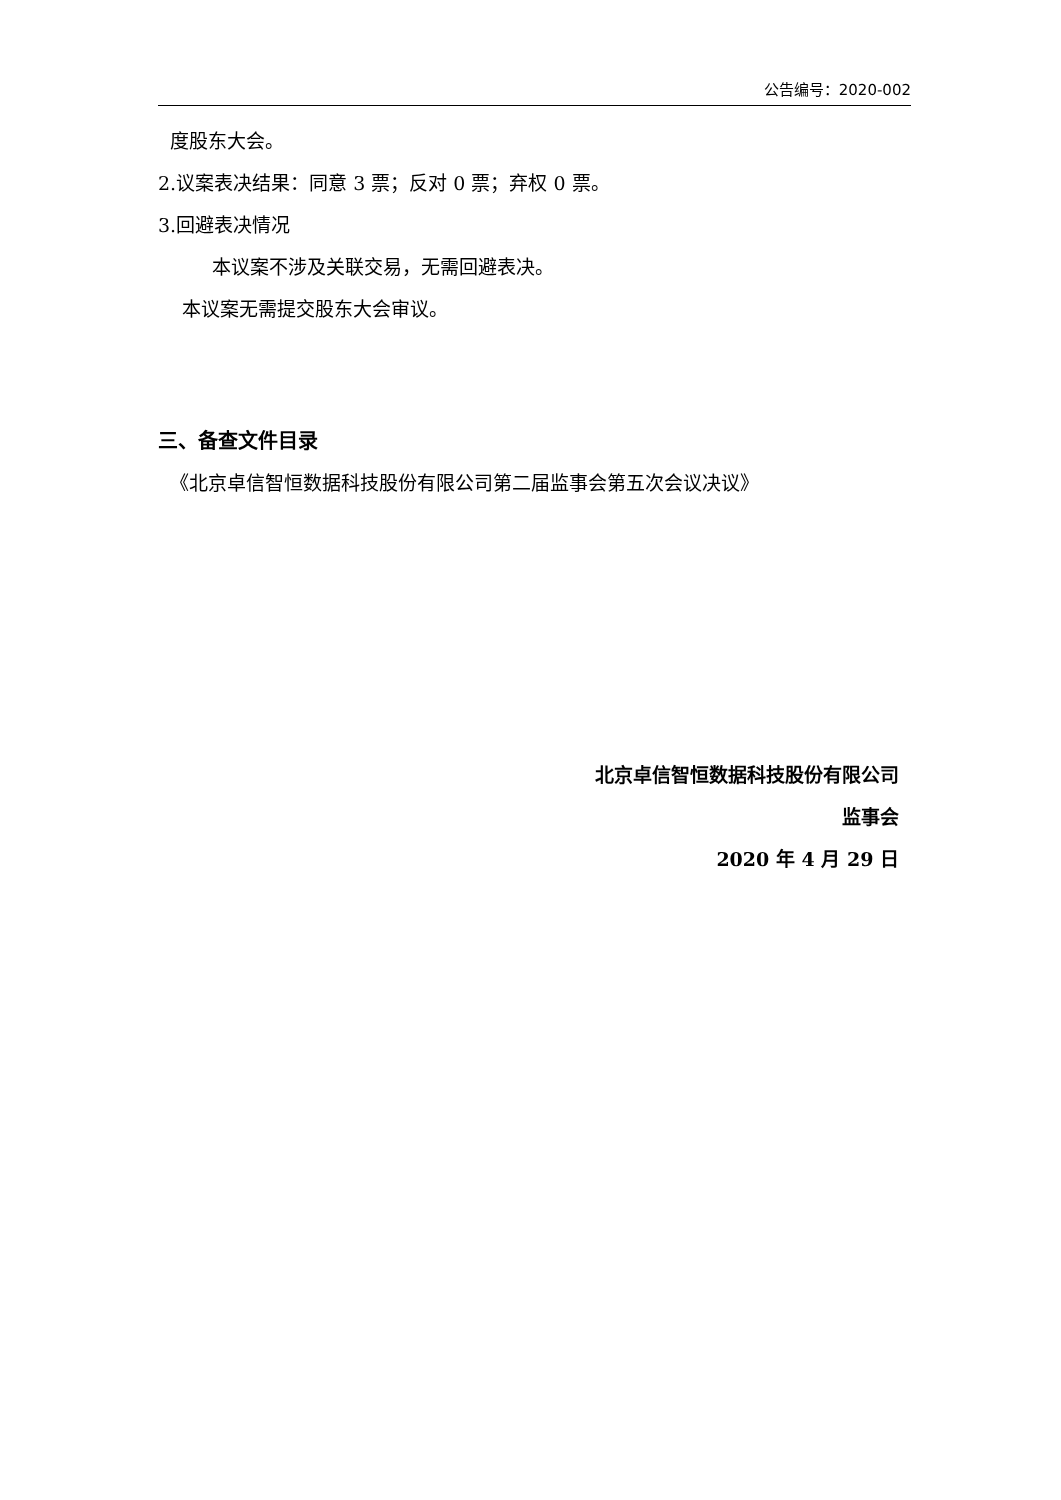公告编号：2020-002
度股东大会。
2.议案表决结果：同意 3 票；反对 0 票；弃权 0 票。
3.回避表决情况
本议案不涉及关联交易，无需回避表决。
本议案无需提交股东大会审议。
三、备查文件目录
《北京卓信智恒数据科技股份有限公司第二届监事会第五次会议决议》
北京卓信智恒数据科技股份有限公司
监事会
2020 年 4 月 29 日